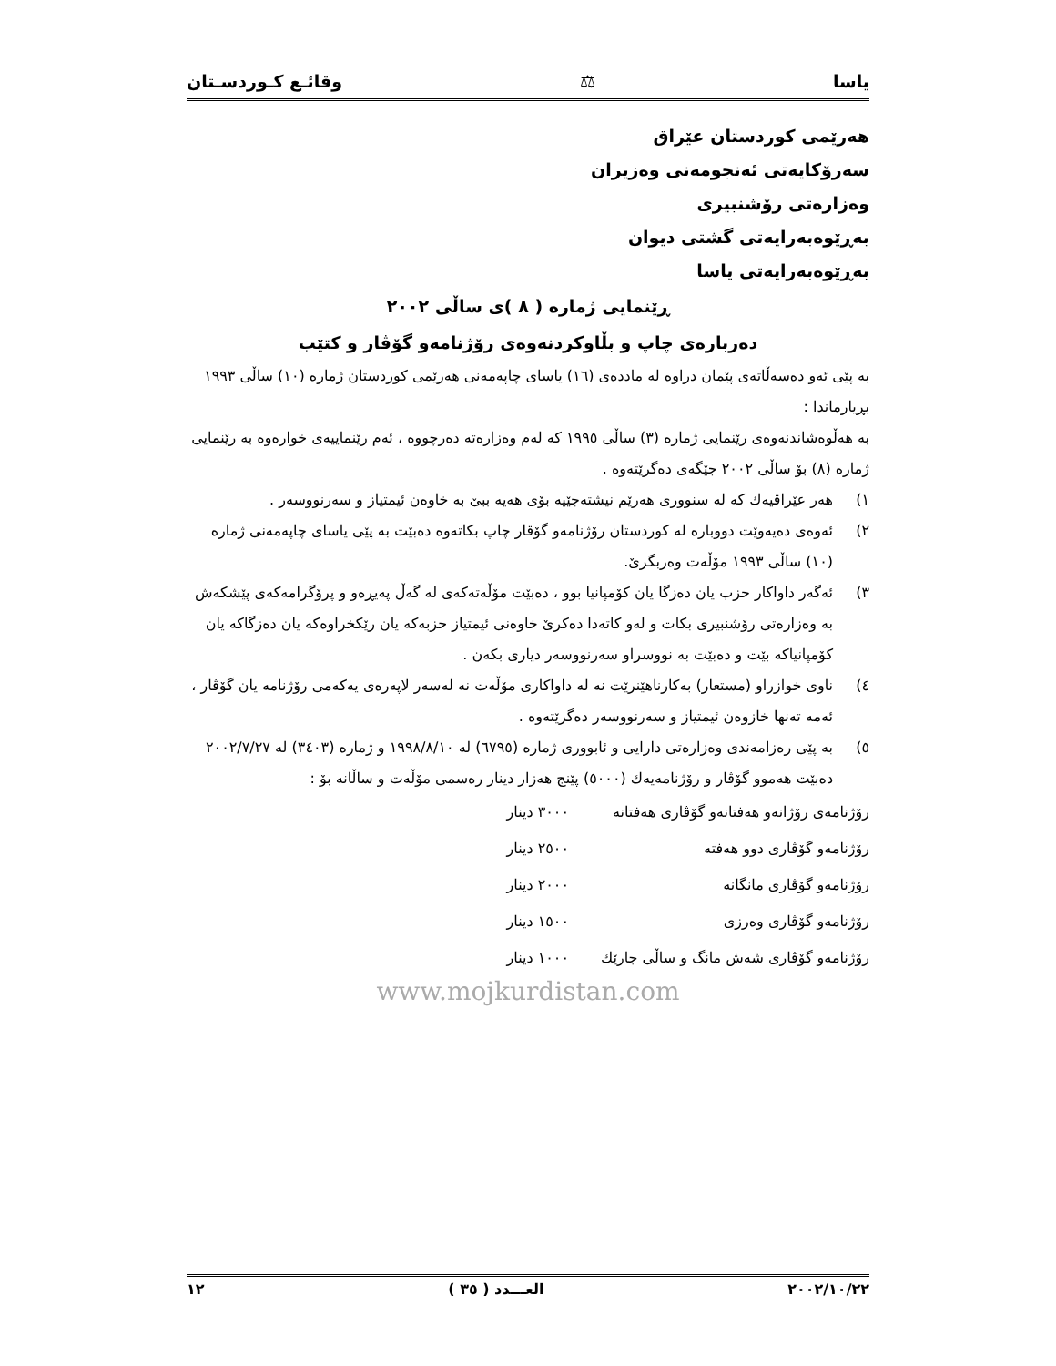یاسا ⚖ وقائـع كـوردسـتان
هەرێمی كوردستان عێراق
سەرۆكایەتی ئەنجومەنی وەزیران
وەزارەتی رۆشنبیری
بەڕێوەبەرایەتی گشتی دیوان
بەڕێوەبەرایەتی یاسا
ڕێنمایی ژمارە ( ٨ )ی ساڵی ٢٠٠٢
دەربارەی چاپ و بڵاوكردنەوەی رۆژنامەو گۆڤار و كتێب
بە پێی ئەو دەسەڵاتەی پێمان دراوە لە ماددەی (١٦) یاسای چاپەمەنی هەرێمی كوردستان ژمارە (١٠) ساڵی ١٩٩٣ بڕیارماندا :
بە هەڵوەشاندنەوەی رێنمایی ژمارە (٣) ساڵی ١٩٩٥ كە لەم وەزارەتە دەرچووە ، ئەم رێنماییەی خوارەوە بە رێنمایی ژمارە (٨) بۆ ساڵی ٢٠٠٢ جێگەی دەگرێتەوە .
١) هەر عێراقیەك كە لە سنووری هەرێم نیشتەجێیە بۆی هەیە ببێ بە خاوەن ئیمتیاز و سەرنووسەر .
٢) ئەوەی دەیەوێت دووبارە لە كوردستان رۆژنامەو گۆڤار چاپ بكاتەوە دەبێت بە پێی یاسای چاپەمەنی ژمارە (١٠) ساڵی ١٩٩٣ مۆڵەت وەربگرێ.
٣) ئەگەر داواكار حزب یان دەزگا یان كۆمپانیا بوو ، دەبێت مۆڵەتەكەی لە گەڵ پەیڕەو و پرۆگرامەكەی پێشكەش بە وەزارەتی رۆشنبیری بكات و لەو كاتەدا دەكرێ خاوەنی ئیمتیاز حزبەكە یان رێكخراوەكە یان دەزگاكە یان كۆمپانیاكە بێت و دەبێت بە نووسراو سەرنووسەر دیاری بكەن .
٤) ناوی خوازراو (مستعار) بەكارناهێنرێت نە لە داواكاری مۆڵەت نە لەسەر لاپەرەی یەكەمی رۆژنامە یان گۆڤار ، ئەمە تەنها خازوەن ئیمتیاز و سەرنووسەر دەگرێتەوە .
٥) بە پێی رەزامەندی وەزارەتی دارایی و ئابووری ژمارە (٦٧٩٥) لە ١٩٩٨/٨/١٠ و ژمارە (٣٤٠٣) لە ٢٠٠٢/٧/٢٧ دەبێت هەموو گۆڤار و رۆژنامەیەك (٥٠٠٠) پێنج هەزار دینار رەسمی مۆڵەت و ساڵانە بۆ :
| رۆژنامەی رۆژانەو هەفتانەو گۆڤاری هەفتانە | ٣٠٠٠ دینار |
| رۆژنامەو گۆڤاری دوو هەفتە | ٢٥٠٠ دینار |
| رۆژنامەو گۆڤاری مانگانە | ٢٠٠٠ دینار |
| رۆژنامەو گۆڤاری وەرزی | ١٥٠٠ دینار |
| رۆژنامەو گۆڤاری شەش مانگ و ساڵی جارێك | ١٠٠٠ دینار |
www.mojkurdistan.com
٢٠٠٢/١٠/٢٢ العـــدد ( ٣٥ ) ١٢